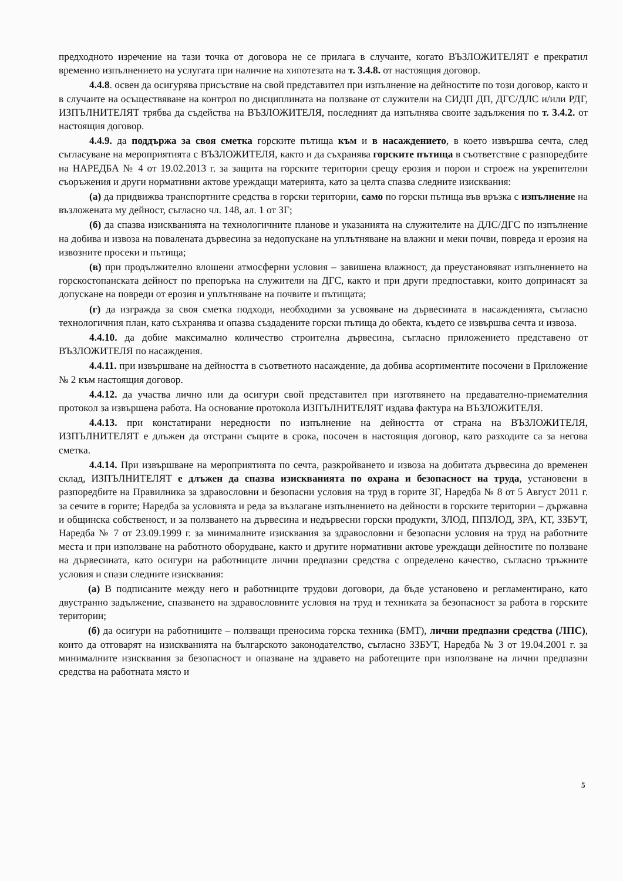предходното изречение на тази точка от договора не се прилага в случаите, когато ВЪЗЛОЖИТЕЛЯТ е прекратил временно изпълнението на услугата при наличие на хипотезата на т. 3.4.8. от настоящия договор.
4.4.8. освен да осигурява присъствие на свой представител при изпълнение на дейностите по този договор, както и в случаите на осъществяване на контрол по дисциплината на ползване от служители на СИДП ДП, ДГС/ДЛС и/или РДГ, ИЗПЪЛНИТЕЛЯТ трябва да съдейства на ВЪЗЛОЖИТЕЛЯ, последният да изпълнява своите задължения по т. 3.4.2. от настоящия договор.
4.4.9. да поддържа за своя сметка горските пътища към и в насаждението, в което извършва сечта, след съгласуване на мероприятията с ВЪЗЛОЖИТЕЛЯ, както и да съхранява горските пътища в съответствие с разпоредбите на НАРЕДБА № 4 от 19.02.2013 г. за защита на горските територии срещу ерозия и порои и строеж на укрепителни съоръжения и други нормативни актове уреждащи материята, като за целта спазва следните изисквания:
(а) да придвижва транспортните средства в горски територии, само по горски пътища във връзка с изпълнение на възложената му дейност, съгласно чл. 148, ал. 1 от ЗГ;
(б) да спазва изискванията на технологичните планове и указанията на служителите на ДЛС/ДГС по изпълнение на добива и извоза на повалената дървесина за недопускане на уплътняване на влажни и меки почви, повреда и ерозия на извозните просеки и пътища;
(в) при продължително влошени атмосферни условия – завишена влажност, да преустановяват изпълнението на горскостопанската дейност по препоръка на служители на ДГС, както и при други предпоставки, които допринасят за допускане на повреди от ерозия и уплътняване на почвите и пътищата;
(г) да изгражда за своя сметка подходи, необходими за усвояване на дървесината в насажденията, съгласно технологичния план, като съхранява и опазва създадените горски пътища до обекта, където се извършва сечта и извоза.
4.4.10. да добие максимално количество строителна дървесина, съгласно приложението представено от ВЪЗЛОЖИТЕЛЯ по насаждения.
4.4.11. при извършване на дейността в съответното насаждение, да добива асортиментите посочени в Приложение № 2 към настоящия договор.
4.4.12. да участва лично или да осигури свой представител при изготвянето на предавателно-приемателния протокол за извършена работа. На основание протокола ИЗПЪЛНИТЕЛЯТ издава фактура на ВЪЗЛОЖИТЕЛЯ.
4.4.13. при констатирани нередности по изпълнение на дейността от страна на ВЪЗЛОЖИТЕЛЯ, ИЗПЪЛНИТЕЛЯТ е длъжен да отстрани същите в срока, посочен в настоящия договор, като разходите са за негова сметка.
4.4.14. При извършване на мероприятията по сечта, разкройването и извоза на добитата дървесина до временен склад, ИЗПЪЛНИТЕЛЯТ е длъжен да спазва изискванията по охрана и безопасност на труда, установени в разпоредбите на Правилника за здравословни и безопасни условия на труд в горите ЗГ, Наредба № 8 от 5 Август 2011 г. за сечите в горите; Наредба за условията и реда за възлагане изпълнението на дейности в горските територии – държавна и общинска собственост, и за ползването на дървесина и недървесни горски продукти, ЗЛОД, ППЗЛОД, ЗРА, КТ, ЗЗБУТ, Наредба № 7 от 23.09.1999 г. за минималните изисквания за здравословни и безопасни условия на труд на работните места и при използване на работното оборудване, както и другите нормативни актове уреждащи дейностите по ползване на дървесината, като осигури на работниците лични предпазни средства с определено качество, съгласно тръжните условия и спази следните изисквания:
(а) В подписаните между него и работниците трудови договори, да бъде установено и регламентирано, като двустранно задължение, спазването на здравословните условия на труд и техниката за безопасност за работа в горските територии;
(б) да осигури на работниците – ползващи преносима горска техника (БМТ), лични предпазни средства (ЛПС), които да отговарят на изискванията на българското законодателство, съгласно ЗЗБУТ, Наредба № 3 от 19.04.2001 г. за минималните изисквания за безопасност и опазване на здравето на работещите при използване на лични предпазни средства на работната място и
5